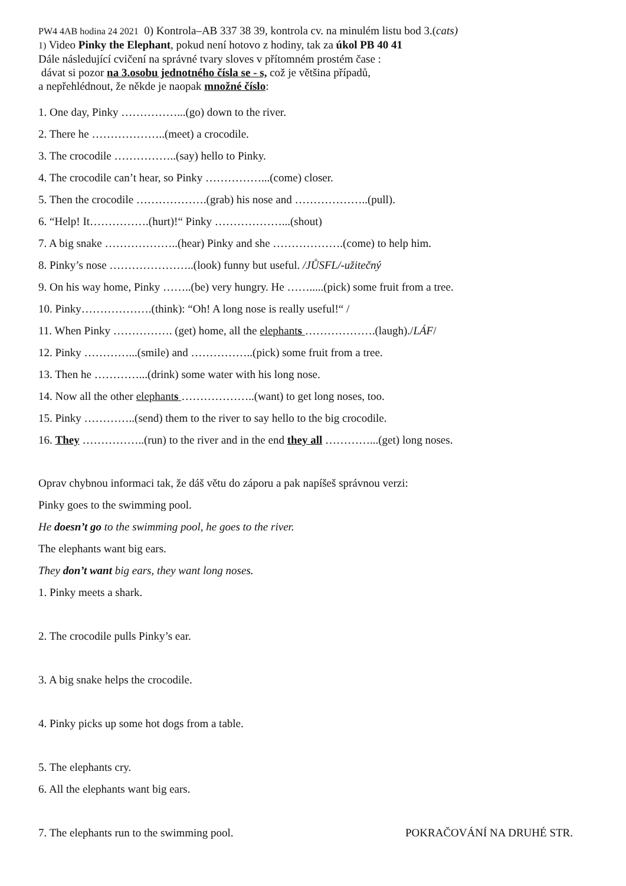PW4 4AB hodina 24 2021 0) Kontrola–AB 337 38 39, kontrola cv. na minulém listu bod 3.(cats)
1) Video Pinky the Elephant, pokud není hotovo z hodiny, tak za úkol PB 40 41
Dále následující cvičení na správné tvary sloves v přítomném prostém čase :
dávat si pozor na 3.osobu jednotného čísla se - s, což je většina případů,
a nepřehlédnout, že někde je naopak množné číslo:
1. One day, Pinky ……………...(go) down to the river.
2. There he ………………..(meet) a crocodile.
3. The crocodile ……………..(say) hello to Pinky.
4. The crocodile can’t hear, so Pinky ……………...(come) closer.
5. Then the crocodile ……………….(grab) his nose and ………………..(pull).
6. “Help! It…………….(hurt)!“ Pinky ………………...(shout)
7. A big snake ………………..(hear) Pinky and she ……………….(come) to help him.
8. Pinky’s nose …………………..(look) funny but useful. /JŮSFL/-užitečný
9. On his way home, Pinky ……..(be) very hungry. He …….....(pick) some fruit from a tree.
10. Pinky……………….(think): “Oh! A long nose is really useful!“ /
11. When Pinky ……………. (get) home, all the elephants ……………….(laugh)./LÁF/
12. Pinky …………...(smile) and ……………..(pick) some fruit from a tree.
13. Then he …………...(drink) some water with his long nose.
14. Now all the other elephants ………………..(want) to get long noses, too.
15. Pinky …………..(send) them to the river to say hello to the big crocodile.
16. They ……………..(run) to the river and in the end they all …………...(get) long noses.
Oprav chybnou informaci tak, že dáš větu do záporu a pak napíšeš správnou verzi:
Pinky goes to the swimming pool.
He doesn’t go to the swimming pool, he goes to the river.
The elephants want big ears.
They don’t want big ears, they want long noses.
1. Pinky meets a shark.
2. The crocodile pulls Pinky’s ear.
3. A big snake helps the crocodile.
4. Pinky picks up some hot dogs from a table.
5. The elephants cry.
6. All the elephants want big ears.
7. The elephants run to the swimming pool. POKRAČOVÁNÍ NA DRUHÉ STR.